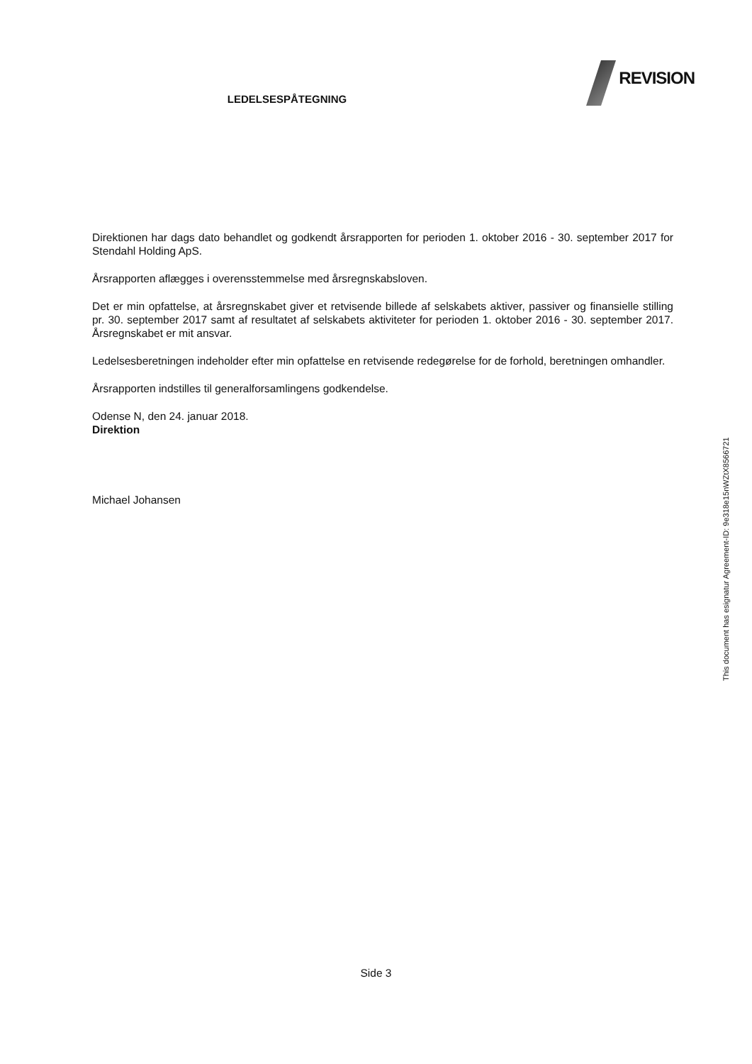LEDELSESPÅTEGNING
REVISION
Direktionen har dags dato behandlet og godkendt årsrapporten for perioden 1. oktober 2016 - 30. september 2017 for Stendahl Holding ApS.
Årsrapporten aflægges i overensstemmelse med årsregnskabsloven.
Det er min opfattelse, at årsregnskabet giver et retvisende billede af selskabets aktiver, passiver og finansielle stilling pr. 30. september 2017 samt af resultatet af selskabets aktiviteter for perioden 1. oktober 2016 - 30. september 2017. Årsregnskabet er mit ansvar.
Ledelsesberetningen indeholder efter min opfattelse en retvisende redegørelse for de forhold, beretningen omhandler.
Årsrapporten indstilles til generalforsamlingens godkendelse.
Odense N, den 24. januar 2018.
Direktion
Michael Johansen
This document has esignatur Agreement-ID: 9e318e15nWZtX8566721
Side 3